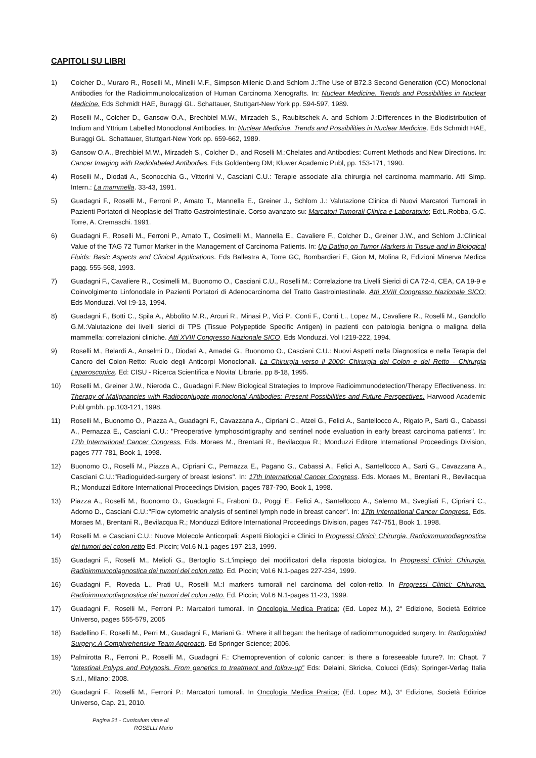CAPITOLI SU LIBRI
1) Colcher D., Muraro R., Roselli M., Minelli M.F., Simpson-Milenic D.and Schlom J.:The Use of B72.3 Second Generation (CC) Monoclonal Antibodies for the Radioimmunolocalization of Human Carcinoma Xenografts. In: Nuclear Medicine. Trends and Possibilities in Nuclear Medicine. Eds Schmidt HAE, Buraggi GL. Schattauer, Stuttgart-New York pp. 594-597, 1989.
2) Roselli M., Colcher D., Gansow O.A., Brechbiel M.W., Mirzadeh S., Raubitschek A. and Schlom J.:Differences in the Biodistribution of Indium and Yttrium Labelled Monoclonal Antibodies. In: Nuclear Medicine. Trends and Possibilities in Nuclear Medicine. Eds Schmidt HAE, Buraggi GL. Schattauer, Stuttgart-New York pp. 659-662, 1989.
3) Gansow O.A., Brechbiel M.W., Mirzadeh S., Colcher D., and Roselli M.:Chelates and Antibodies: Current Methods and New Directions. In: Cancer Imaging with Radiolabeled Antibodies. Eds Goldenberg DM; Kluwer Academic Publ, pp. 153-171, 1990.
4) Roselli M., Diodati A., Sconocchia G., Vittorini V., Casciani C.U.: Terapie associate alla chirurgia nel carcinoma mammario. Atti Simp. Intern.: La mammella. 33-43, 1991.
5) Guadagni F., Roselli M., Ferroni P., Amato T., Mannella E., Greiner J., Schlom J.: Valutazione Clinica di Nuovi Marcatori Tumorali in Pazienti Portatori di Neoplasie del Tratto Gastrointestinale. Corso avanzato su: Marcatori Tumorali Clinica e Laboratorio; Ed:L.Robba, G.C. Torre, A. Cremaschi. 1991.
6) Guadagni F., Roselli M., Ferroni P., Amato T., Cosimelli M., Mannella E., Cavaliere F., Colcher D., Greiner J.W., and Schlom J.:Clinical Value of the TAG 72 Tumor Marker in the Management of Carcinoma Patients. In: Up Dating on Tumor Markers in Tissue and in Biological Fluids: Basic Aspects and Clinical Applications. Eds Ballestra A, Torre GC, Bombardieri E, Gion M, Molina R, Edizioni Minerva Medica pagg. 555-568, 1993.
7) Guadagni F., Cavaliere R., Cosimelli M., Buonomo O., Casciani C.U., Roselli M.: Correlazione tra Livelli Sierici di CA 72-4, CEA, CA 19-9 e Coinvolgimento Linfonodale in Pazienti Portatori di Adenocarcinoma del Tratto Gastrointestinale. Atti XVIII Congresso Nazionale SICO; Eds Monduzzi. Vol I:9-13, 1994.
8) Guadagni F., Botti C., Spila A., Abbolito M.R., Arcuri R., Minasi P., Vici P., Conti F., Conti L., Lopez M., Cavaliere R., Roselli M., Gandolfo G.M.:Valutazione dei livelli sierici di TPS (Tissue Polypeptide Specific Antigen) in pazienti con patologia benigna o maligna della mammella: correlazioni cliniche. Atti XVIII Congresso Nazionale SICO. Eds Monduzzi. Vol I:219-222, 1994.
9) Roselli M., Belardi A., Anselmi D., Diodati A., Amadei G., Buonomo O., Casciani C.U.: Nuovi Aspetti nella Diagnostica e nella Terapia del Cancro del Colon-Retto: Ruolo degli Anticorpi Monoclonali. La Chirurgia verso il 2000: Chirurgia del Colon e del Retto - Chirurgia Laparoscopica. Ed: CISU - Ricerca Scientifica e Novita' Librarie. pp 8-18, 1995.
10) Roselli M., Greiner J.W., Nieroda C., Guadagni F.:New Biological Strategies to Improve Radioimmunodetection/Therapy Effectiveness. In: Therapy of Malignancies with Radioconjugate monoclonal Antibodies: Present Possibilities and Future Perspectives. Harwood Academic Publ gmbh. pp.103-121, 1998.
11) Roselli M., Buonomo O., Piazza A., Guadagni F., Cavazzana A., Cipriani C., Atzei G., Felici A., Santellocco A., Rigato P., Sarti G., Cabassi A., Pernazza E., Casciani C.U.: "Preoperative lymphoscintigraphy and sentinel node evaluation in early breast carcinoma patients". In: 17th International Cancer Congress. Eds. Moraes M., Brentani R., Bevilacqua R.; Monduzzi Editore International Proceedings Division, pages 777-781, Book 1, 1998.
12) Buonomo O., Roselli M., Piazza A., Cipriani C., Pernazza E., Pagano G., Cabassi A., Felici A., Santellocco A., Sarti G., Cavazzana A., Casciani C.U.:"Radioguided-surgery of breast lesions". In: 17th International Cancer Congress. Eds. Moraes M., Brentani R., Bevilacqua R.; Monduzzi Editore International Proceedings Division, pages 787-790, Book 1, 1998.
13) Piazza A., Roselli M., Buonomo O., Guadagni F., Fraboni D., Poggi E., Felici A., Santellocco A., Salerno M., Svegliati F., Cipriani C., Adorno D., Casciani C.U.:"Flow cytometric analysis of sentinel lymph node in breast cancer". In: 17th International Cancer Congress. Eds. Moraes M., Brentani R., Bevilacqua R.; Monduzzi Editore International Proceedings Division, pages 747-751, Book 1, 1998.
14) Roselli M. e Casciani C.U.: Nuove Molecole Anticorpali: Aspetti Biologici e Clinici In Progressi Clinici: Chirurgia. Radioimmunodiagnostica dei tumori del colon retto Ed. Piccin; Vol.6 N.1-pages 197-213, 1999.
15) Guadagni F., Roselli M., Melioli G., Bertoglio S.:L'impiego dei modificatori della risposta biologica. In Progressi Clinici: Chirurgia. Radioimmunodiagnostica dei tumori del colon retto. Ed. Piccin; Vol.6 N.1-pages 227-234, 1999.
16) Guadagni F., Roveda L., Prati U., Roselli M.:I markers tumorali nel carcinoma del colon-retto. In Progressi Clinici: Chirurgia. Radioimmunodiagnostica dei tumori del colon retto. Ed. Piccin; Vol.6 N.1-pages 11-23, 1999.
17) Guadagni F., Roselli M., Ferroni P.: Marcatori tumorali. In Oncologia Medica Pratica; (Ed. Lopez M.), 2° Edizione, Società Editrice Universo, pages 555-579, 2005
18) Badellino F., Roselli M., Perri M., Guadagni F., Mariani G.: Where it all began: the heritage of radioimmunoguided surgery. In: Radioguided Surgery: A Comphrehensive Team Approach. Ed Springer Science; 2006.
19) Palmirotta R., Ferroni P., Roselli M., Guadagni F.: Chemoprevention of colonic cancer: is there a foreseeable future?. In: Chapt. 7 “Intestinal Polyps and Polyposis. From genetics to treatment and follow-up” Eds: Delaini, Skricka, Colucci (Eds); Springer-Verlag Italia S.r.l., Milano; 2008.
20) Guadagni F., Roselli M., Ferroni P.: Marcatori tumorali. In Oncologia Medica Pratica; (Ed. Lopez M.), 3° Edizione, Società Editrice Universo, Cap. 21, 2010.
Pagina 21 - Curriculum vitae di
ROSELLI Mario